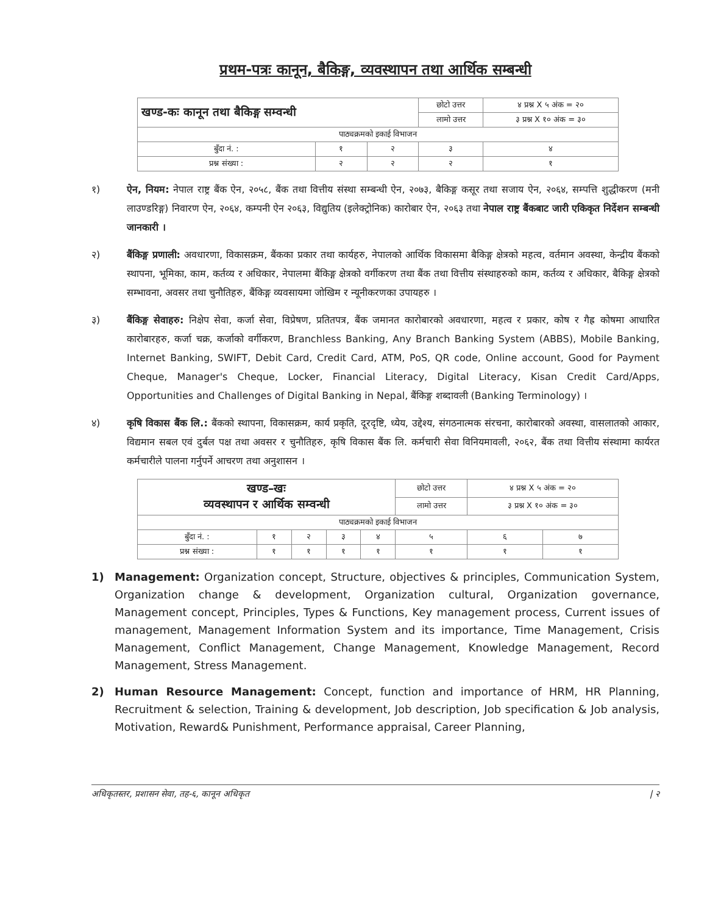प्रथम-पत्रः कानून, बैकिङ्ग, व्यवस्थापन तथा आर्थिक सम्बन्धी
| खण्ड-कः कानून तथा बैकिङ्ग सम्वन्धी | | | छोटो उत्तर | ४ प्रश्न X ५ अंक = २० |
| | | | लामो उत्तर | ३ प्रश्न X १० अंक = ३० |
| पाठ्यक्रमको इकाई विभाजन | | | | |
| बुँदा नं. : | १ | २ | ३ | ४ |
| प्रश्न संख्या : | २ | २ | २ | १ |
१) ऐन, नियम: नेपाल राष्ट्र बैंक ऐन, २०५८, बैंक तथा वित्तीय संस्था सम्बन्धी ऐन, २०७३, बैकिङ्ग कसूर तथा सजाय ऐन, २०६४, सम्पत्ति शुद्धीकरण (मनी लाउण्डरिङ्ग) निवारण ऐन, २०६४, कम्पनी ऐन २०६३, विद्युतिय (इलेक्ट्रोनिक) कारोबार ऐन, २०६३ तथा नेपाल राष्ट्र बैंकबाट जारी एकिकृत निर्देशन सम्बन्धी जानकारी ।
२) बैंकिङ्ग प्रणाली: अवधारणा, विकासक्रम, बैंकका प्रकार तथा कार्यहरु, नेपालको आर्थिक विकासमा बैकिङ्ग क्षेत्रको महत्व, वर्तमान अवस्था, केन्द्रीय बैंकको स्थापना, भूमिका, काम, कर्तव्य र अधिकार, नेपालमा बैंकिङ्ग क्षेत्रको वर्गीकरण तथा बैंक तथा वित्तीय संस्थाहरुको काम, कर्तव्य र अधिकार, बैकिङ्ग क्षेत्रको सम्भावना, अवसर तथा चुनौतिहरु, बैंकिङ्ग व्यवसायमा जोखिम र न्यूनीकरणका उपायहरु ।
३) बैंकिङ्ग सेवाहरु: निक्षेप सेवा, कर्जा सेवा, विप्रेषण, प्रतितपत्र, बैंक जमानत कारोबारको अवधारणा, महत्व र प्रकार, कोष र गैह्र कोषमा आधारित कारोबारहरु, कर्जा चक्र, कर्जाको वर्गीकरण, Branchless Banking, Any Branch Banking System (ABBS), Mobile Banking, Internet Banking, SWIFT, Debit Card, Credit Card, ATM, PoS, QR code, Online account, Good for Payment Cheque, Manager's Cheque, Locker, Financial Literacy, Digital Literacy, Kisan Credit Card/Apps, Opportunities and Challenges of Digital Banking in Nepal, बैंकिङ्ग शब्दावली (Banking Terminology) ।
४) कृषि विकास बैंक लि.: बैंकको स्थापना, विकासक्रम, कार्य प्रकृति, दूरदृष्टि, ध्येय, उद्देश्य, संगठनात्मक संरचना, कारोबारको अवस्था, वासलातको आकार, विद्यमान सबल एवं दुर्बल पक्ष तथा अवसर र चुनौतिहरु, कृषि विकास बैंक लि. कर्मचारी सेवा विनियमावली, २०६२, बैंक तथा वित्तीय संस्थामा कार्यरत कर्मचारीले पालना गर्नुपर्ने आचरण तथा अनुशासन ।
| खण्ड–खः व्यवस्थापन र आर्थिक सम्वन्धी | | | | | छोटो उत्तर | ४ प्रश्न X ५ अंक = २० | |
| | | | | | लामो उत्तर | ३ प्रश्न X १० अंक = ३० | |
| पाठ्यक्रमको इकाई विभाजन | | | | | | | |
| बुँदा नं. : | १ | २ | ३ | ४ | ५ | ६ | ७ |
| प्रश्न संख्या : | १ | १ | १ | १ | १ | १ | १ |
1) Management: Organization concept, Structure, objectives & principles, Communication System, Organization change & development, Organization cultural, Organization governance, Management concept, Principles, Types & Functions, Key management process, Current issues of management, Management Information System and its importance, Time Management, Crisis Management, Conflict Management, Change Management, Knowledge Management, Record Management, Stress Management.
2) Human Resource Management: Concept, function and importance of HRM, HR Planning, Recruitment & selection, Training & development, Job description, Job specification & Job analysis, Motivation, Reward& Punishment, Performance appraisal, Career Planning,
अधिकृतस्तर, प्रशासन सेवा, तह-६, कानून अधिकृत | २